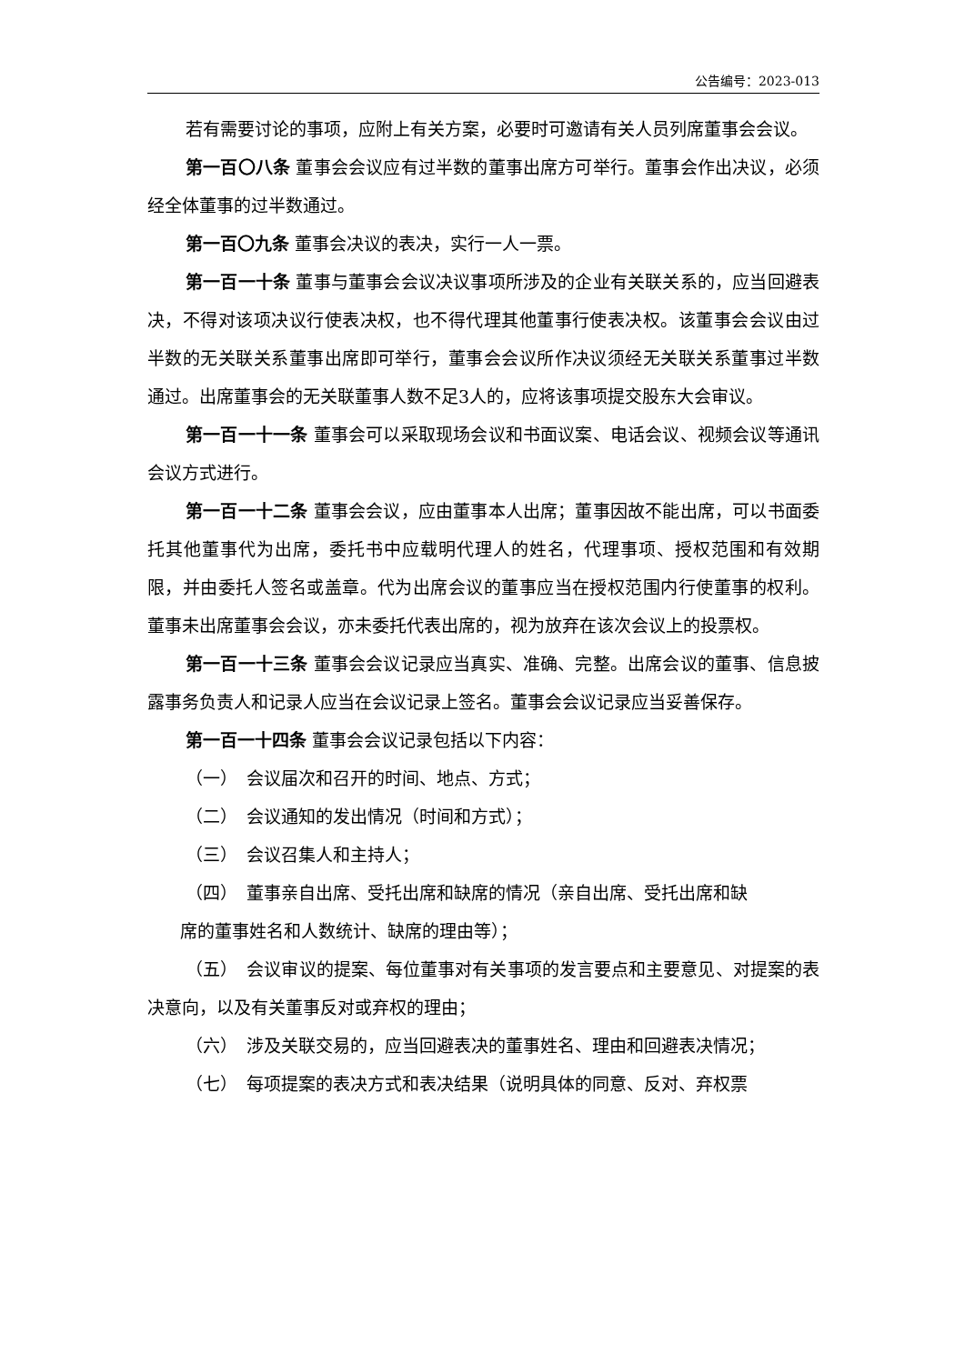公告编号：2023-013
若有需要讨论的事项，应附上有关方案，必要时可邀请有关人员列席董事会会议。
第一百〇八条 董事会会议应有过半数的董事出席方可举行。董事会作出决议，必须经全体董事的过半数通过。
第一百〇九条 董事会决议的表决，实行一人一票。
第一百一十条 董事与董事会会议决议事项所涉及的企业有关联关系的，应当回避表决，不得对该项决议行使表决权，也不得代理其他董事行使表决权。该董事会会议由过半数的无关联关系董事出席即可举行，董事会会议所作决议须经无关联关系董事过半数通过。出席董事会的无关联董事人数不足3人的，应将该事项提交股东大会审议。
第一百一十一条 董事会可以采取现场会议和书面议案、电话会议、视频会议等通讯会议方式进行。
第一百一十二条 董事会会议，应由董事本人出席；董事因故不能出席，可以书面委托其他董事代为出席，委托书中应载明代理人的姓名，代理事项、授权范围和有效期限，并由委托人签名或盖章。代为出席会议的董事应当在授权范围内行使董事的权利。董事未出席董事会会议，亦未委托代表出席的，视为放弃在该次会议上的投票权。
第一百一十三条 董事会会议记录应当真实、准确、完整。出席会议的董事、信息披露事务负责人和记录人应当在会议记录上签名。董事会会议记录应当妥善保存。
第一百一十四条 董事会会议记录包括以下内容：
（一）　会议届次和召开的时间、地点、方式；
（二）　会议通知的发出情况（时间和方式）；
（三）　会议召集人和主持人；
（四）　董事亲自出席、受托出席和缺席的情况（亲自出席、受托出席和缺
席的董事姓名和人数统计、缺席的理由等）；
（五）　会议审议的提案、每位董事对有关事项的发言要点和主要意见、对提案的表决意向，以及有关董事反对或弃权的理由；
（六）　涉及关联交易的，应当回避表决的董事姓名、理由和回避表决情况；
（七）　每项提案的表决方式和表决结果（说明具体的同意、反对、弃权票